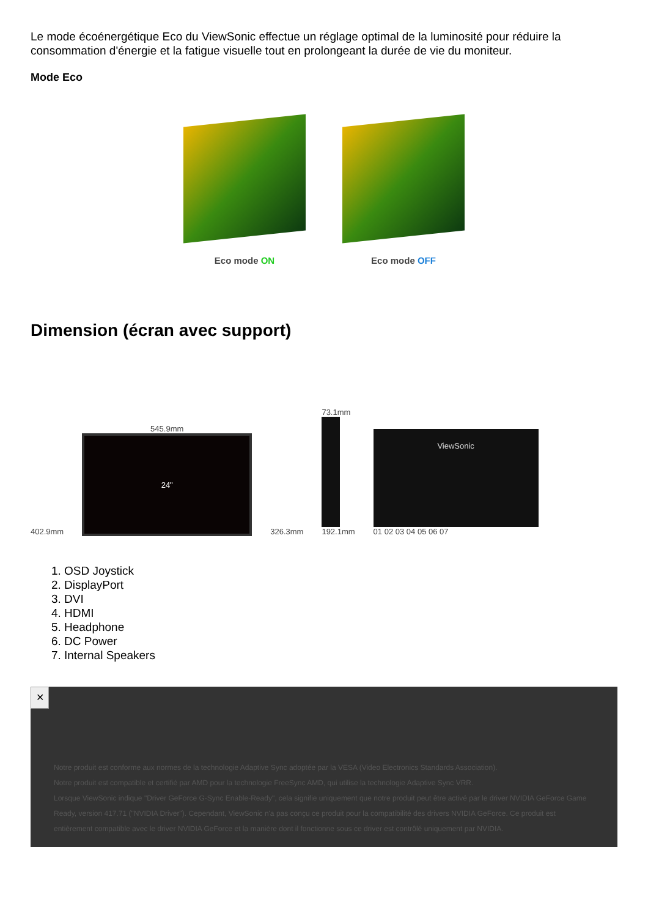Le mode écoénergétique Eco du ViewSonic effectue un réglage optimal de la luminosité pour réduire la consommation d'énergie et la fatigue visuelle tout en prolongeant la durée de vie du moniteur.
Mode Eco
Eco mode ON Eco mode OFF
Dimension (écran avec support)
402.9mm
545.9mm
24"
326.3mm
73.1mm
192.1mm
ViewSonic
01 02 03 04 05 06 07
1. OSD Joystick
2. DisplayPort
3. DVI
4. HDMI
5. Headphone
6. DC Power
7. Internal Speakers
✕
Notre produit est conforme aux normes de la technologie Adaptive Sync adoptée par la VESA (Video Electronics Standards Association).
Notre produit est compatible et certifié par AMD pour la technologie FreeSync AMD, qui utilise la technologie Adaptive Sync VRR.
Lorsque ViewSonic indique "Driver GeForce G-Sync Enable-Ready", cela signifie uniquement que notre produit peut être activé par le driver NVIDIA GeForce Game Ready, version 417.71 ("NVIDIA Driver"). Cependant, ViewSonic n'a pas conçu ce produit pour la compatibilité des drivers NVIDIA GeForce. Ce produit est entièrement compatible avec le driver NVIDIA GeForce et la manière dont il fonctionne sous ce driver est contrôlé uniquement par NVIDIA.